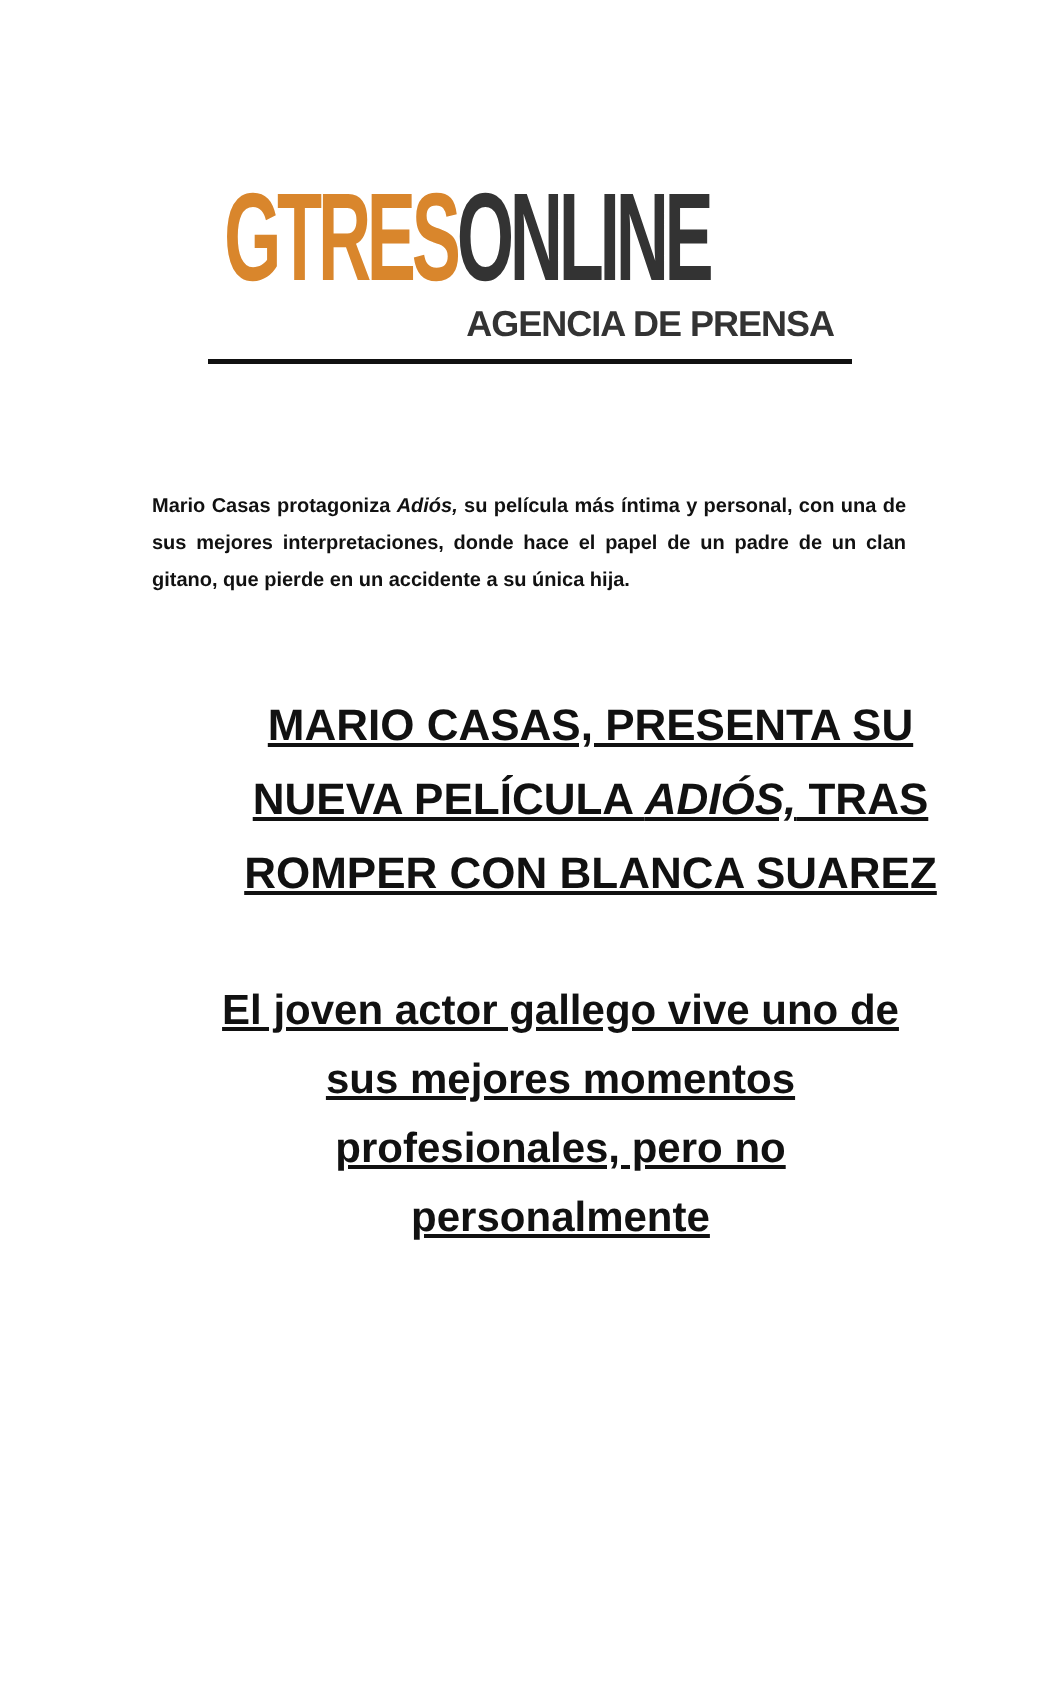GTRES ONLINE
AGENCIA DE PRENSA
Mario Casas protagoniza Adiós, su película más íntima y personal, con una de sus mejores interpretaciones, donde hace el papel de un padre de un clan gitano, que pierde en un accidente a su única hija.
MARIO CASAS, PRESENTA SU NUEVA PELÍCULA ADIÓS, TRAS ROMPER CON BLANCA SUAREZ
El joven actor gallego vive uno de sus mejores momentos profesionales, pero no personalmente